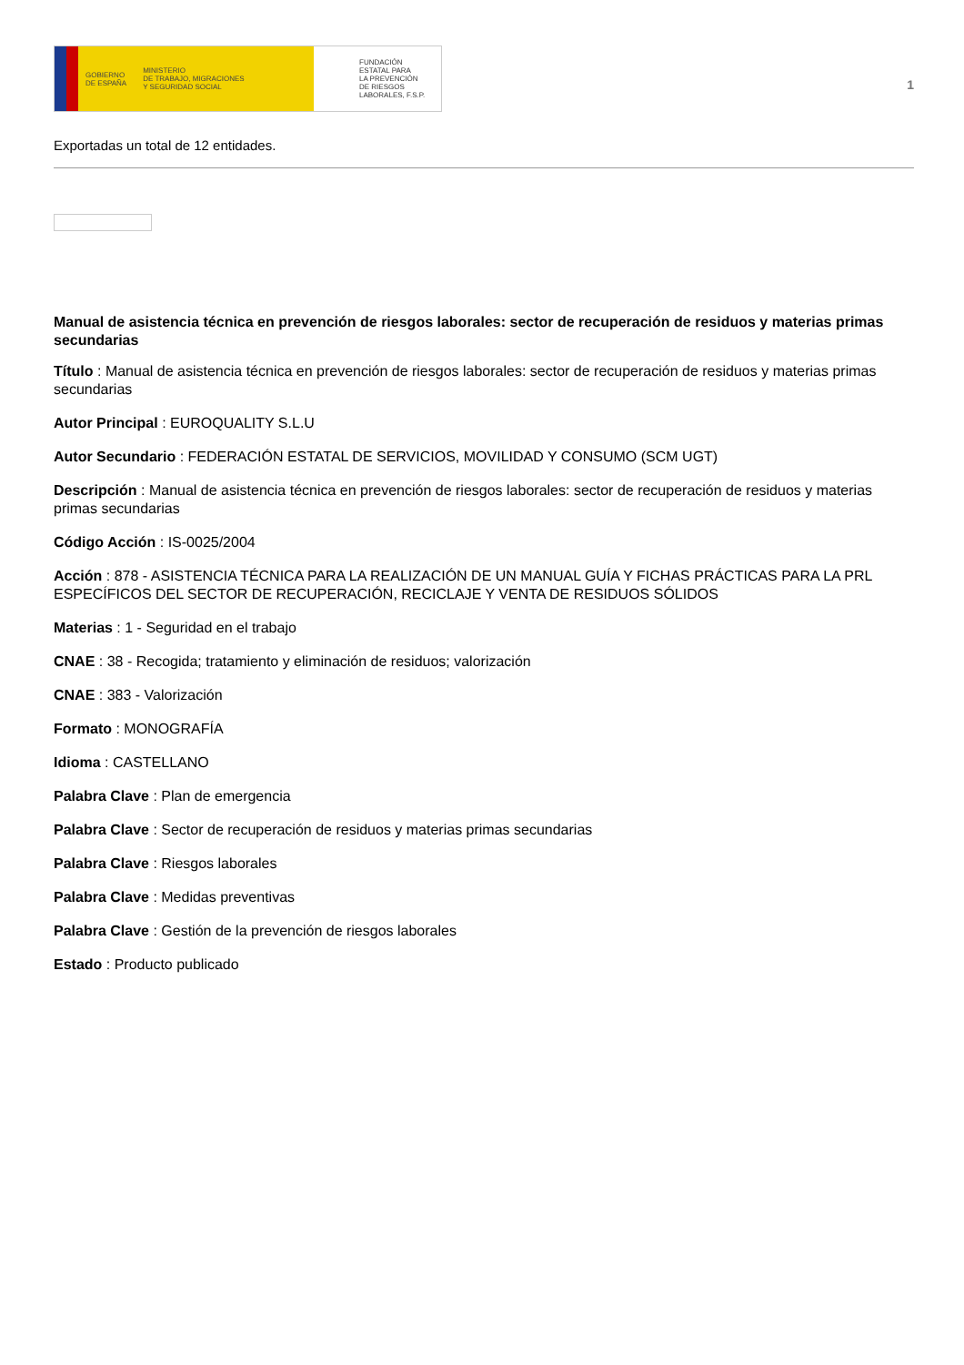GOBIERNO
DE ESPAÑA MINISTERIO
DE TRABAJO, MIGRACIONES
Y SEGURIDAD SOCIAL
FUNDACIÓN
ESTATAL PARA
LA PREVENCIÓN
DE RIESGOS
LABORALES, F.S.P.
1
Exportadas un total de 12 entidades.
Manual de asistencia técnica en prevención de riesgos laborales: sector de recuperación de residuos y materias primas secundarias
Título : Manual de asistencia técnica en prevención de riesgos laborales: sector de recuperación de residuos y materias primas secundarias
Autor Principal : EUROQUALITY S.L.U
Autor Secundario : FEDERACIÓN ESTATAL DE SERVICIOS, MOVILIDAD Y CONSUMO (SCM UGT)
Descripción : Manual de asistencia técnica en prevención de riesgos laborales: sector de recuperación de residuos y materias primas secundarias
Código Acción : IS-0025/2004
Acción : 878 - ASISTENCIA TÉCNICA PARA LA REALIZACIÓN DE UN MANUAL GUÍA Y FICHAS PRÁCTICAS PARA LA PRL ESPECÍFICOS DEL SECTOR DE RECUPERACIÓN, RECICLAJE Y VENTA DE RESIDUOS SÓLIDOS
Materias : 1 - Seguridad en el trabajo
CNAE : 38 - Recogida; tratamiento y eliminación de residuos; valorización
CNAE : 383 - Valorización
Formato : MONOGRAFÍA
Idioma : CASTELLANO
Palabra Clave : Plan de emergencia
Palabra Clave : Sector de recuperación de residuos y materias primas secundarias
Palabra Clave : Riesgos laborales
Palabra Clave : Medidas preventivas
Palabra Clave : Gestión de la prevención de riesgos laborales
Estado : Producto publicado